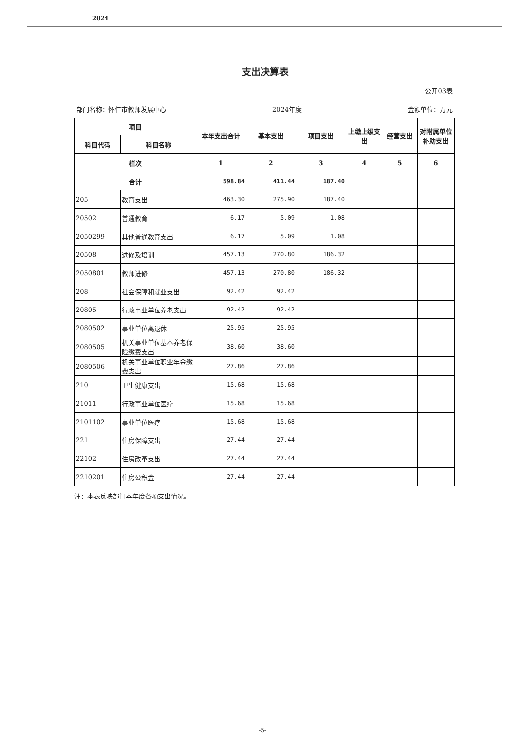2024
支出决算表
公开03表
部门名称：怀仁市教师发展中心 2024年度 金额单位：万元
| 项目 | | 本年支出合计 | 基本支出 | 项目支出 | 上缴上级支出 | 经营支出 | 对附属单位补助支出 |
| --- | --- | --- | --- | --- | --- | --- | --- |
| 科目代码 | 科目名称 | | | | | | |
| 栏次 | | 1 | 2 | 3 | 4 | 5 | 6 |
| 合计 | | 598.84 | 411.44 | 187.40 | | | |
| 205 | 教育支出 | 463.30 | 275.90 | 187.40 | | | |
| 20502 | 普通教育 | 6.17 | 5.09 | 1.08 | | | |
| 2050299 | 其他普通教育支出 | 6.17 | 5.09 | 1.08 | | | |
| 20508 | 进修及培训 | 457.13 | 270.80 | 186.32 | | | |
| 2050801 | 教师进修 | 457.13 | 270.80 | 186.32 | | | |
| 208 | 社会保障和就业支出 | 92.42 | 92.42 | | | | |
| 20805 | 行政事业单位养老支出 | 92.42 | 92.42 | | | | |
| 2080502 | 事业单位离退休 | 25.95 | 25.95 | | | | |
| 2080505 | 机关事业单位基本养老保险缴费支出 | 38.60 | 38.60 | | | | |
| 2080506 | 机关事业单位职业年金缴费支出 | 27.86 | 27.86 | | | | |
| 210 | 卫生健康支出 | 15.68 | 15.68 | | | | |
| 21011 | 行政事业单位医疗 | 15.68 | 15.68 | | | | |
| 2101102 | 事业单位医疗 | 15.68 | 15.68 | | | | |
| 221 | 住房保障支出 | 27.44 | 27.44 | | | | |
| 22102 | 住房改革支出 | 27.44 | 27.44 | | | | |
| 2210201 | 住房公积金 | 27.44 | 27.44 | | | | |
注：本表反映部门本年度各项支出情况。
-5-